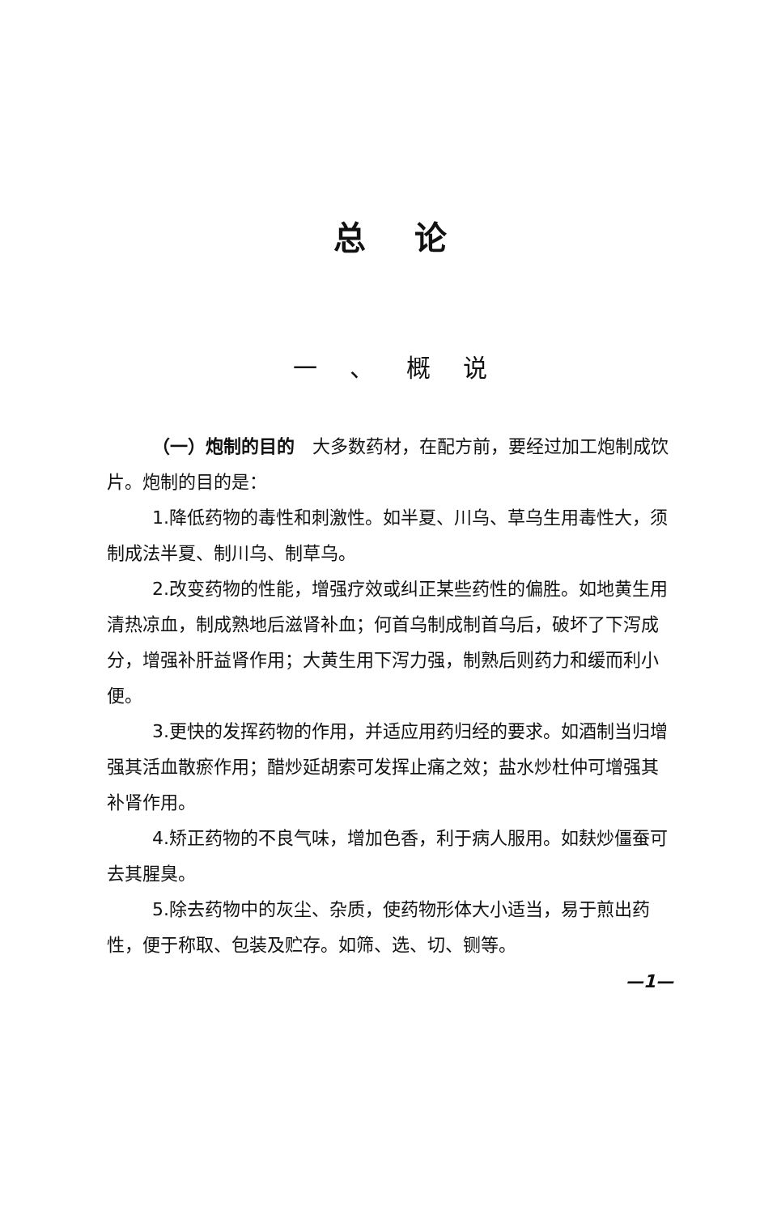总论
一、概说
（一）炮制的目的　大多数药材，在配方前，要经过加工炮制成饮片。炮制的目的是：
1.降低药物的毒性和刺激性。如半夏、川乌、草乌生用毒性大，须制成法半夏、制川乌、制草乌。
2.改变药物的性能，增强疗效或纠正某些药性的偏胜。如地黄生用清热凉血，制成熟地后滋肾补血；何首乌制成制首乌后，破坏了下泻成分，增强补肝益肾作用；大黄生用下泻力强，制熟后则药力和缓而利小便。
3.更快的发挥药物的作用，并适应用药归经的要求。如酒制当归增强其活血散瘀作用；醋炒延胡索可发挥止痛之效；盐水炒杜仲可增强其补肾作用。
4.矫正药物的不良气味，增加色香，利于病人服用。如麸炒僵蚕可去其腥臭。
5.除去药物中的灰尘、杂质，使药物形体大小适当，易于煎出药性，便于称取、包装及贮存。如筛、选、切、铡等。
—1—